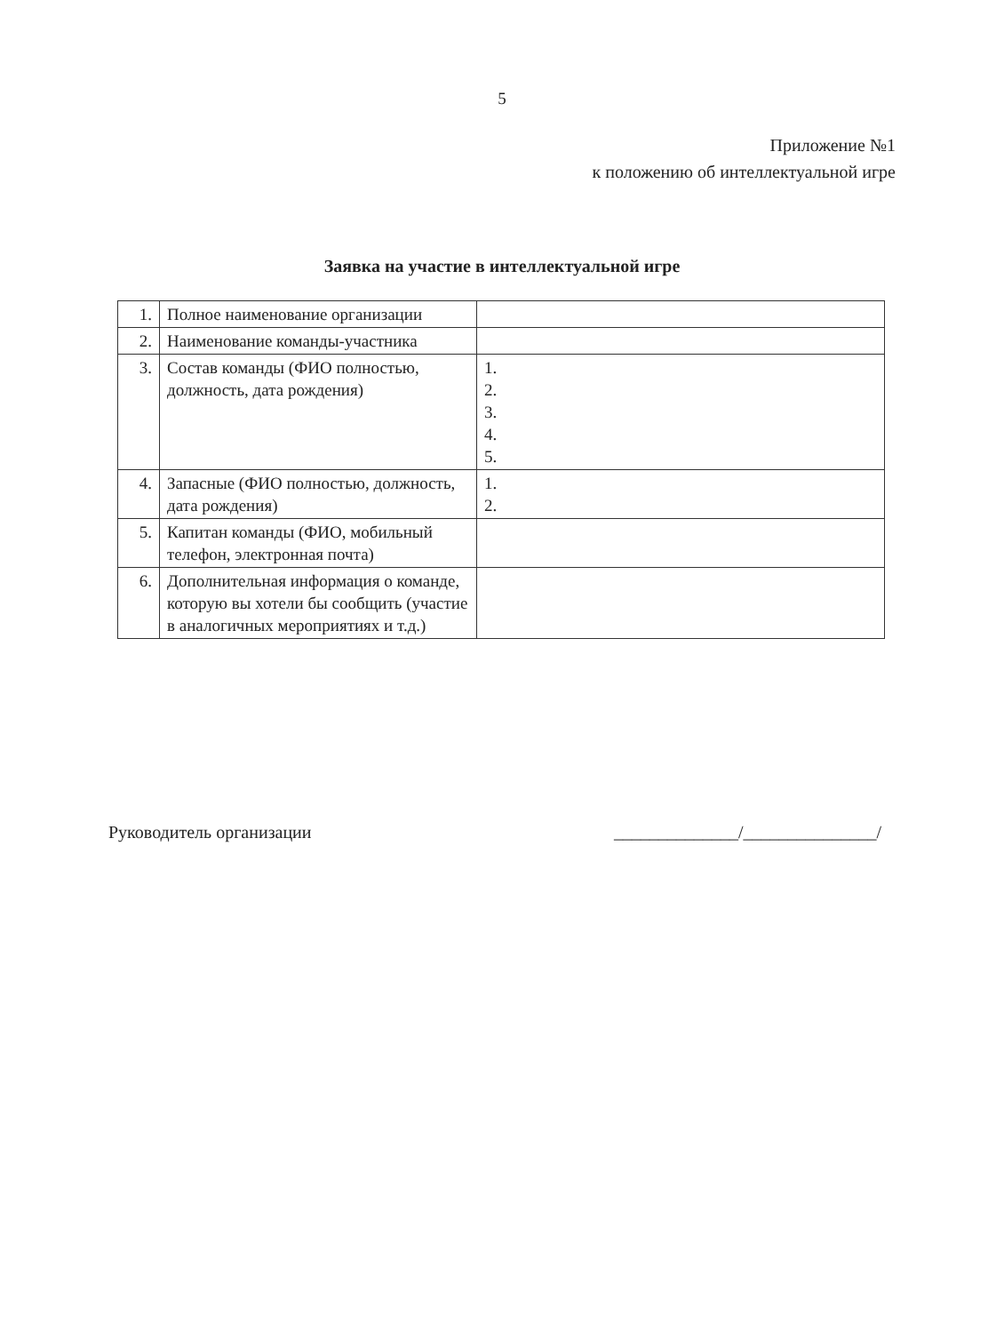5
Приложение №1
к положению об интеллектуальной игре
Заявка на участие в интеллектуальной игре
| 1. | Полное наименование организации | |
| 2. | Наименование команды-участника | |
| 3. | Состав команды (ФИО полностью, должность, дата рождения) | 1. 2. 3. 4. 5. |
| 4. | Запасные (ФИО полностью, должность, дата рождения) | 1. 2. |
| 5. | Капитан команды (ФИО, мобильный телефон, электронная почта) | |
| 6. | Дополнительная информация о команде, которую вы хотели бы сообщить (участие в аналогичных мероприятиях и т.д.) | |
Руководитель организации ______________/_______________/